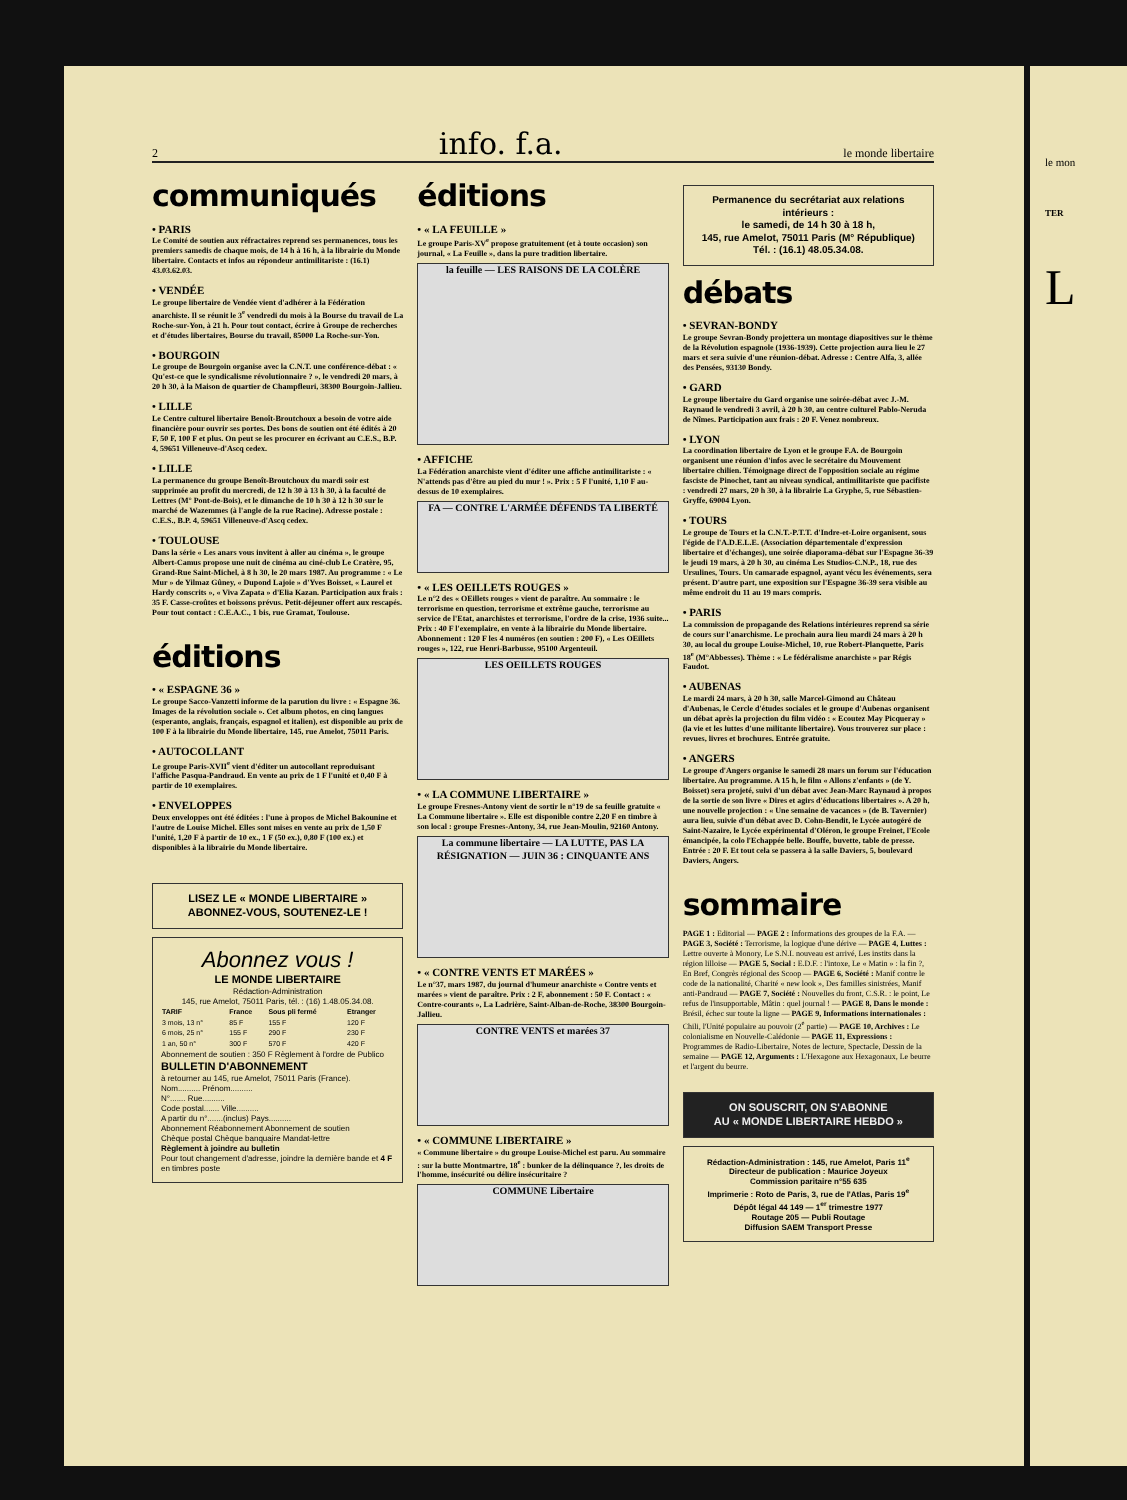2 info. f.a. le monde libertaire
communiqués
• PARIS
Le Comité de soutien aux réfractaires reprend ses permanences, tous les premiers samedis de chaque mois, de 14 h à 16 h, à la librairie du Monde libertaire. Contacts et infos au répondeur antimilitariste : (16.1) 43.03.62.03.
• VENDÉE
Le groupe libertaire de Vendée vient d'adhérer à la Fédération anarchiste. Il se réunit le 3<sup>e</sup> vendredi du mois à la Bourse du travail de La Roche-sur-Yon, à 21 h. Pour tout contact, écrire à Groupe de recherches et d'études libertaires, Bourse du travail, 85000 La Roche-sur-Yon.
• BOURGOIN
Le groupe de Bourgoin organise avec la C.N.T. une conférence-débat : « Qu'est-ce que le syndicalisme révolutionnaire ? », le vendredi 20 mars, à 20 h 30, à la Maison de quartier de Champfleuri, 38300 Bourgoin-Jallieu.
• LILLE
Le Centre culturel libertaire Benoît-Broutchoux a besoin de votre aide financière pour ouvrir ses portes. Des bons de soutien ont été édités à 20 F, 50 F, 100 F et plus. On peut se les procurer en écrivant au C.E.S., B.P. 4, 59651 Villeneuve-d'Ascq cedex.
• LILLE
La permanence du groupe Benoît-Broutchoux du mardi soir est supprimée au profit du mercredi, de 12 h 30 à 13 h 30, à la faculté de Lettres (M° Pont-de-Bois), et le dimanche de 10 h 30 à 12 h 30 sur le marché de Wazemmes (à l'angle de la rue Racine). Adresse postale : C.E.S., B.P. 4, 59651 Villeneuve-d'Ascq cedex.
• TOULOUSE
Dans la série « Les anars vous invitent à aller au cinéma », le groupe Albert-Camus propose une nuit de cinéma au ciné-club Le Cratère, 95, Grand-Rue Saint-Michel, à 8 h 30, le 20 mars 1987. Au programme : « Le Mur » de Yilmaz Gûney, « Dupond Lajoie » d'Yves Boisset, « Laurel et Hardy conscrits », « Viva Zapata » d'Elia Kazan. Participation aux frais : 35 F. Casse-croûtes et boissons prévus. Petit-déjeuner offert aux rescapés. Pour tout contact : C.E.A.C., 1 bis, rue Gramat, Toulouse.
éditions
• « ESPAGNE 36 »
Le groupe Sacco-Vanzetti informe de la parution du livre : « Espagne 36. Images de la révolution sociale ». Cet album photos, en cinq langues (esperanto, anglais, français, espagnol et italien), est disponible au prix de 100 F à la librairie du Monde libertaire, 145, rue Amelot, 75011 Paris.
• AUTOCOLLANT
Le groupe Paris-XVII<sup>e</sup> vient d'éditer un autocollant reproduisant l'affiche Pasqua-Pandraud. En vente au prix de 1 F l'unité et 0,40 F à partir de 10 exemplaires.
• ENVELOPPES
Deux enveloppes ont été éditées : l'une à propos de Michel Bakounine et l'autre de Louise Michel. Elles sont mises en vente au prix de 1,50 F l'unité, 1,20 F à partir de 10 ex., 1 F (50 ex.), 0,80 F (100 ex.) et disponibles à la librairie du Monde libertaire.
LISEZ LE « MONDE LIBERTAIRE »
ABONNEZ-VOUS, SOUTENEZ-LE !
Abonnez vous !
LE MONDE LIBERTAIRE
Rédaction-Administration
145, rue Amelot, 75011 Paris, tél. : (16) 1.48.05.34.08.
| TARIF | France | Sous pli fermé | Etranger |
| --- | --- | --- | --- |
| 3 mois, 13 n° | 85 F | 155 F | 120 F |
| 6 mois, 25 n° | 155 F | 290 F | 230 F |
| 1 an, 50 n° | 300 F | 570 F | 420 F |
Abonnement de soutien : 350 F Règlement à l'ordre de Publico
BULLETIN D'ABONNEMENT
à retourner au 145, rue Amelot, 75011 Paris (France).
Nom.......... Prénom..........
N°....... Rue..........
Code postal....... Ville..........
A partir du n°.......(inclus) Pays..........
Abonnement Réabonnement Abonnement de soutien
Chèque postal Chèque banquaire Mandat-lettre
Règlement à joindre au bulletin
Pour tout changement d'adresse, joindre la dernière bande et 4 F en timbres poste
éditions
• « LA FEUILLE »
Le groupe Paris-XV<sup>e</sup> propose gratuitement (et à toute occasion) son journal, « La Feuille », dans la pure tradition libertaire.
la feuille — LES RAISONS DE LA COLÈRE
• AFFICHE
La Fédération anarchiste vient d'éditer une affiche antimilitariste : « N'attends pas d'être au pied du mur ! ». Prix : 5 F l'unité, 1,10 F au-dessus de 10 exemplaires.
FA — CONTRE L'ARMÉE DÉFENDS TA LIBERTÉ
• « LES OEILLETS ROUGES »
Le n°2 des « OEillets rouges » vient de paraître. Au sommaire : le terrorisme en question, terrorisme et extrême gauche, terrorisme au service de l'Etat, anarchistes et terrorisme, l'ordre de la crise, 1936 suite... Prix : 40 F l'exemplaire, en vente à la librairie du Monde libertaire. Abonnement : 120 F les 4 numéros (en soutien : 200 F), « Les OEillets rouges », 122, rue Henri-Barbusse, 95100 Argenteuil.
LES OEILLETS ROUGES
• « LA COMMUNE LIBERTAIRE »
Le groupe Fresnes-Antony vient de sortir le n°19 de sa feuille gratuite « La Commune libertaire ». Elle est disponible contre 2,20 F en timbre à son local : groupe Fresnes-Antony, 34, rue Jean-Moulin, 92160 Antony.
La commune libertaire — LA LUTTE, PAS LA RÉSIGNATION — JUIN 36 : CINQUANTE ANS
• « CONTRE VENTS ET MARÉES »
Le n°37, mars 1987, du journal d'humeur anarchiste « Contre vents et marées » vient de paraître. Prix : 2 F, abonnement : 50 F. Contact : « Contre-courants », La Ladrière, Saint-Alban-de-Roche, 38300 Bourgoin-Jallieu.
CONTRE VENTS et marées 37
• « COMMUNE LIBERTAIRE »
« Commune libertaire » du groupe Louise-Michel est paru. Au sommaire : sur la butte Montmartre, 18<sup>e</sup> : bunker de la délinquance ?, les droits de l'homme, insécurité ou délire insécuritaire ?
COMMUNE Libertaire
Permanence du secrétariat aux relations intérieurs :
le samedi, de 14 h 30 à 18 h,
145, rue Amelot, 75011 Paris (M° République)
Tél. : (16.1) 48.05.34.08.
débats
• SEVRAN-BONDY
Le groupe Sevran-Bondy projettera un montage diapositives sur le thème de la Révolution espagnole (1936-1939). Cette projection aura lieu le 27 mars et sera suivie d'une réunion-débat. Adresse : Centre Alfa, 3, allée des Pensées, 93130 Bondy.
• GARD
Le groupe libertaire du Gard organise une soirée-débat avec J.-M. Raynaud le vendredi 3 avril, à 20 h 30, au centre culturel Pablo-Neruda de Nîmes. Participation aux frais : 20 F. Venez nombreux.
• LYON
La coordination libertaire de Lyon et le groupe F.A. de Bourgoin organisent une réunion d'infos avec le secrétaire du Mouvement libertaire chilien. Témoignage direct de l'opposition sociale au régime fasciste de Pinochet, tant au niveau syndical, antimilitariste que pacifiste : vendredi 27 mars, 20 h 30, à la librairie La Gryphe, 5, rue Sébastien-Gryffe, 69004 Lyon.
• TOURS
Le groupe de Tours et la C.N.T.-P.T.T. d'Indre-et-Loire organisent, sous l'égide de l'A.D.E.L.E. (Association départementale d'expression libertaire et d'échanges), une soirée diaporama-débat sur l'Espagne 36-39 le jeudi 19 mars, à 20 h 30, au cinéma Les Studios-C.N.P., 18, rue des Ursulines, Tours. Un camarade espagnol, ayant vécu les événements, sera présent. D'autre part, une exposition sur l'Espagne 36-39 sera visible au même endroit du 11 au 19 mars compris.
• PARIS
La commission de propagande des Relations intérieures reprend sa série de cours sur l'anarchisme. Le prochain aura lieu mardi 24 mars à 20 h 30, au local du groupe Louise-Michel, 10, rue Robert-Planquette, Paris 18<sup>e</sup> (M°Abbesses). Thème : « Le fédéralisme anarchiste » par Régis Faudot.
• AUBENAS
Le mardi 24 mars, à 20 h 30, salle Marcel-Gimond au Château d'Aubenas, le Cercle d'études sociales et le groupe d'Aubenas organisent un débat après la projection du film vidéo : « Ecoutez May Picqueray » (la vie et les luttes d'une militante libertaire). Vous trouverez sur place : revues, livres et brochures. Entrée gratuite.
• ANGERS
Le groupe d'Angers organise le samedi 28 mars un forum sur l'éducation libertaire. Au programme. A 15 h, le film « Allons z'enfants » (de Y. Boisset) sera projeté, suivi d'un débat avec Jean-Marc Raynaud à propos de la sortie de son livre « Dires et agirs d'éducations libertaires ». A 20 h, une nouvelle projection : « Une semaine de vacances » (de B. Tavernier) aura lieu, suivie d'un débat avec D. Cohn-Bendit, le Lycée autogéré de Saint-Nazaire, le Lycée expérimental d'Oléron, le groupe Freinet, l'Ecole émancipée, la colo l'Echappée belle. Bouffe, buvette, table de presse. Entrée : 20 F. Et tout cela se passera à la salle Daviers, 5, boulevard Daviers, Angers.
sommaire
PAGE 1 : Editorial — PAGE 2 : Informations des groupes de la F.A. — PAGE 3, Société : Terrorisme, la logique d'une dérive — PAGE 4, Luttes : Lettre ouverte à Monory, Le S.N.I. nouveau est arrivé, Les instits dans la région lilloise — PAGE 5, Social : E.D.F. : l'intoxe, Le « Matin » : la fin ?, En Bref, Congrès régional des Scoop — PAGE 6, Société : Manif contre le code de la nationalité, Charité « new look », Des familles sinistrées, Manif anti-Pandraud — PAGE 7, Société : Nouvelles du front, C.S.R. : le point, Le refus de l'insupportable, Mâtin : quel journal ! — PAGE 8, Dans le monde : Brésil, échec sur toute la ligne — PAGE 9, Informations internationales : Chili, l'Unité populaire au pouvoir (2<sup>e</sup> partie) — PAGE 10, Archives : Le colonialisme en Nouvelle-Calédonie — PAGE 11, Expressions : Programmes de Radio-Libertaire, Notes de lecture, Spectacle, Dessin de la semaine — PAGE 12, Arguments : L'Hexagone aux Hexagonaux, Le beurre et l'argent du beurre.
ON SOUSCRIT, ON S'ABONNE
AU « MONDE LIBERTAIRE HEBDO »
Rédaction-Administration : 145, rue Amelot, Paris 11<sup>e</sup>
Directeur de publication : Maurice Joyeux
Commission paritaire n°55 635
Imprimerie : Roto de Paris, 3, rue de l'Atlas, Paris 19<sup>e</sup>
Dépôt légal 44 149 — 1<sup>er</sup> trimestre 1977
Routage 205 — Publi Routage
Diffusion SAEM Transport Presse
le mon
TER
L